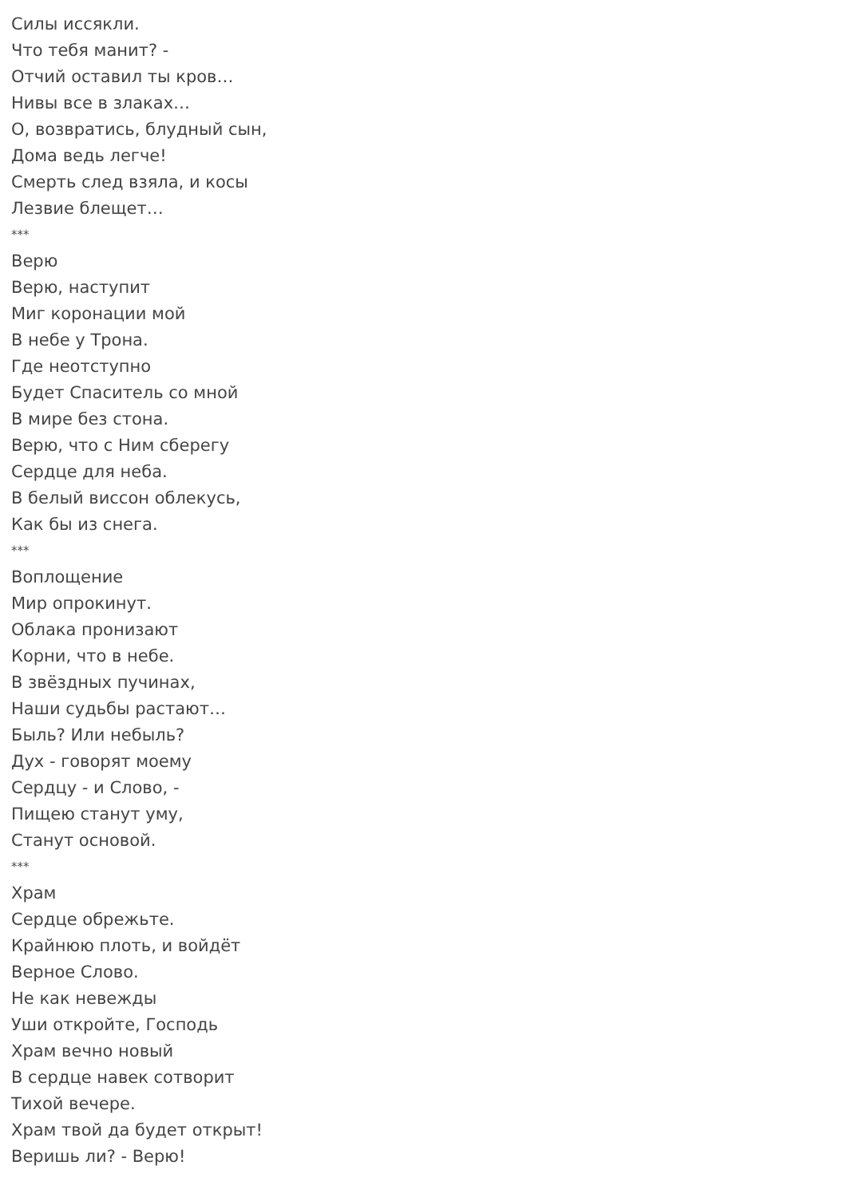Силы иссякли.
Что тебя манит? -
Отчий оставил ты кров…
Нивы все в злаках…
О, возвратись, блудный сын,
Дома ведь легче!
Смерть след взяла, и косы
Лезвие блещет…
***
Верю
Верю, наступит
Миг коронации мой
В небе у Трона.
Где неотступно
Будет Спаситель со мной
В мире без стона.
Верю, что с Ним сберегу
Сердце для неба.
В белый виссон облекусь,
Как бы из снега.
***
Воплощение
Мир опрокинут.
Облака пронизают
Корни, что в небе.
В звёздных пучинах,
Наши судьбы растают…
Быль? Или небыль?
Дух - говорят моему
Сердцу - и Слово, -
Пищею станут уму,
Станут основой.
***
Храм
Сердце обрежьте.
Крайнюю плоть, и войдёт
Верное Слово.
Не как невежды
Уши откройте, Господь
Храм вечно новый
В сердце навек сотворит
Тихой вечере.
Храм твой да будет открыт!
Веришь ли? - Верю!